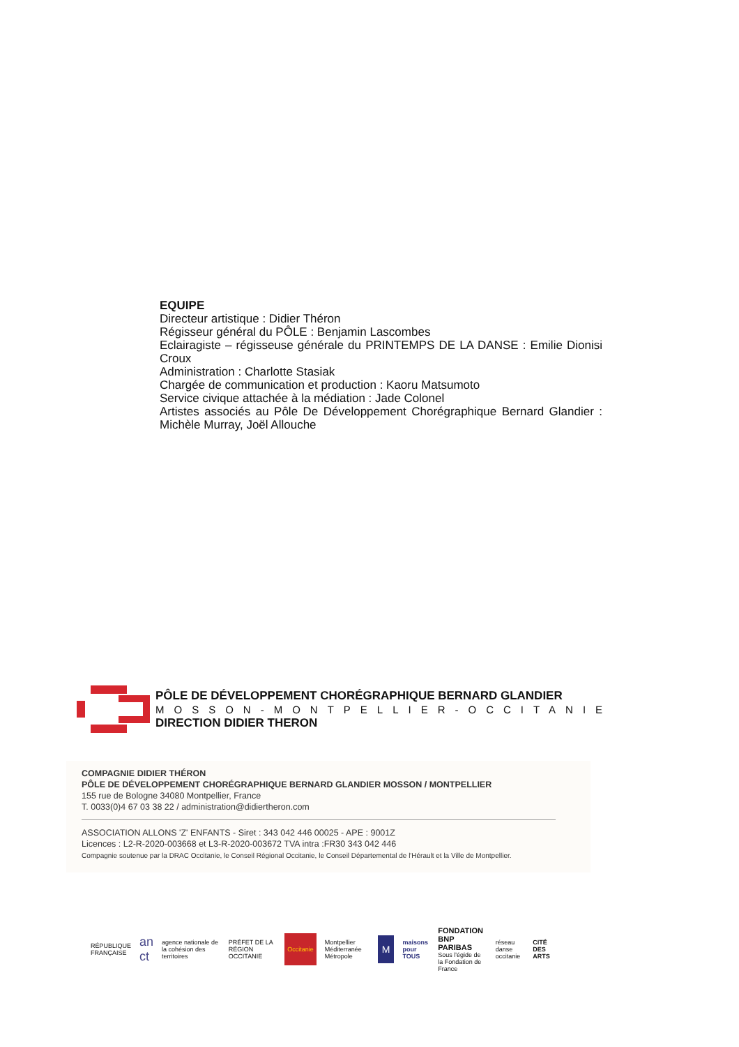EQUIPE
Directeur artistique : Didier Théron
Régisseur général du PÔLE : Benjamin Lascombes
Eclairagiste – régisseuse générale du PRINTEMPS DE LA DANSE : Emilie Dionisi Croux
Administration : Charlotte Stasiak
Chargée de communication et production : Kaoru Matsumoto
Service civique attachée à la médiation : Jade Colonel
Artistes associés au Pôle De Développement Chorégraphique Bernard Glandier : Michèle Murray, Joël Allouche
PÔLE DE DÉVELOPPEMENT CHORÉGRAPHIQUE BERNARD GLANDIER
MOSSON-MONTPELLIER-OCCITANIE
DIRECTION DIDIER THERON
COMPAGNIE DIDIER THÉRON
PÔLE DE DÉVELOPPEMENT CHORÉGRAPHIQUE BERNARD GLANDIER MOSSON / MONTPELLIER
155 rue de Bologne 34080 Montpellier, France
T. 0033(0)4 67 03 38 22 / administration@didiertheron.com
ASSOCIATION ALLONS 'Z' ENFANTS - Siret : 343 042 446 00025 - APE : 9001Z
Licences : L2-R-2020-003668 et L3-R-2020-003672 TVA intra :FR30 343 042 446
Compagnie soutenue par la DRAC Occitanie, le Conseil Régional Occitanie, le Conseil Départemental de l'Hérault et la Ville de Montpellier.
RÉPUBLIQUE FRANÇAISE an ct agence nationale de la cohésion des territoires PRÉFET DE LA RÉGION OCCITANIE Occitanie Montpellier Méditerranée Métropole M maisons pour TOUS FONDATION BNP PARIBAS
Sous l'égide de la Fondation de France réseau danse occitanie CITÉ DES ARTS